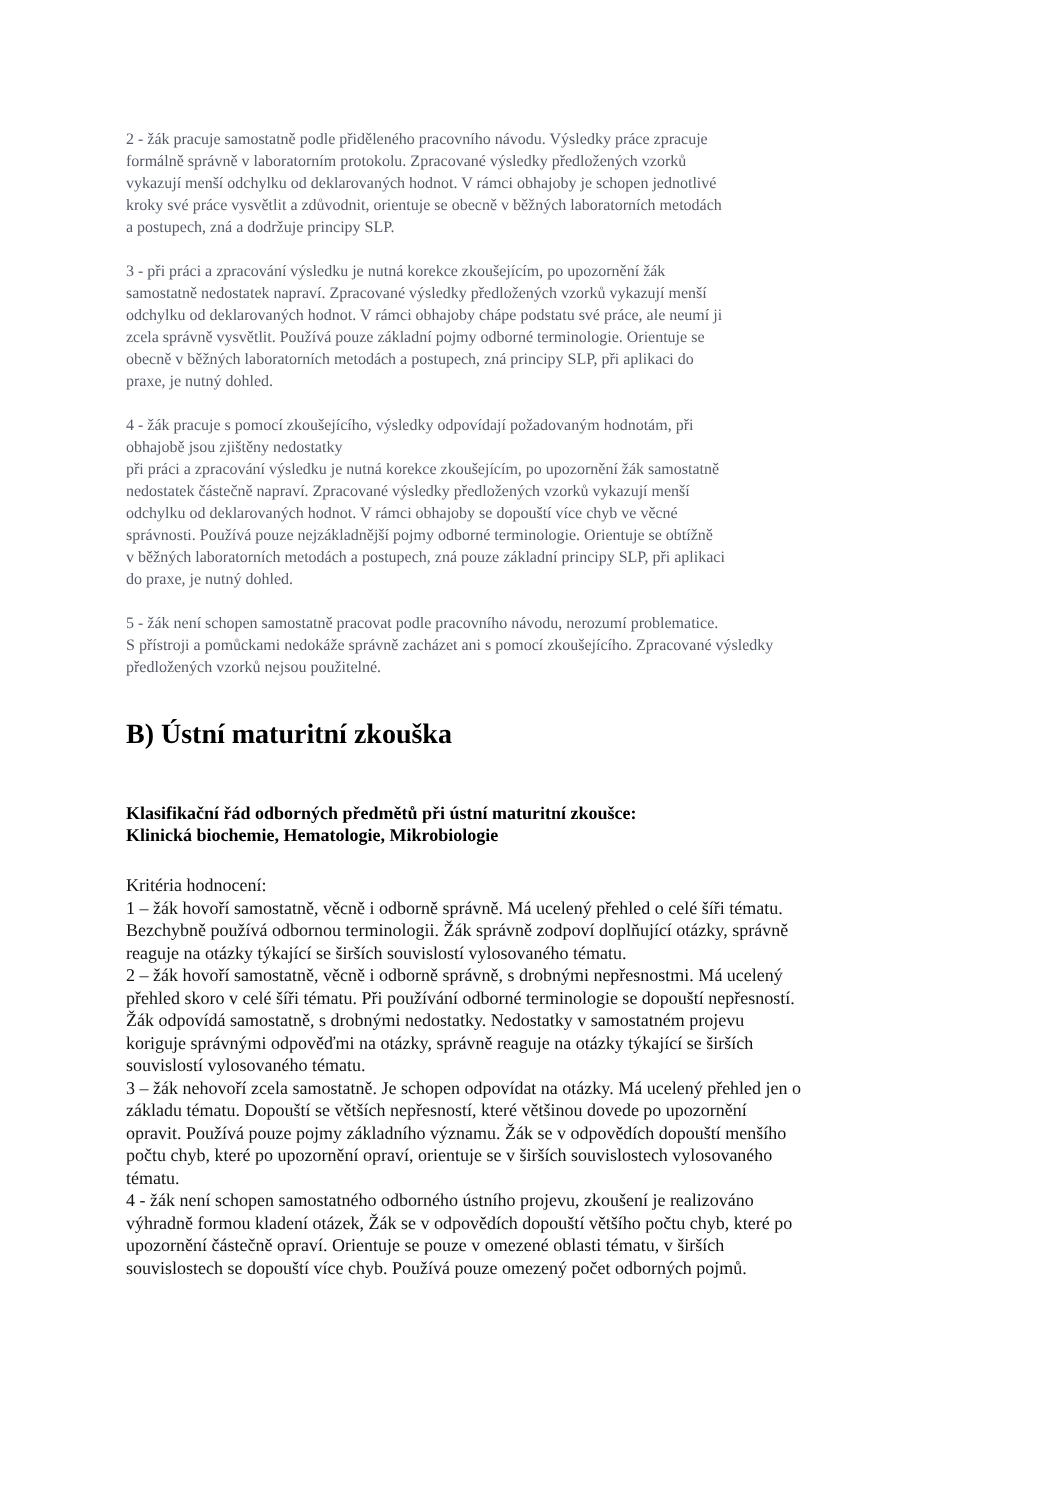2 - žák pracuje samostatně podle přiděleného pracovního návodu. Výsledky práce zpracuje
formálně správně v laboratorním protokolu. Zpracované výsledky předložených vzorků
vykazují menší odchylku od deklarovaných hodnot. V rámci obhajoby je schopen jednotlivé
kroky své práce vysvětlit a zdůvodnit, orientuje se obecně v běžných laboratorních metodách
a postupech, zná a dodržuje principy SLP.
3 - při práci a zpracování výsledku je nutná korekce zkoušejícím, po upozornění žák
samostatně nedostatek napraví. Zpracované výsledky předložených vzorků vykazují menší
odchylku od deklarovaných hodnot. V rámci obhajoby chápe podstatu své práce, ale neumí ji
zcela správně vysvětlit. Používá pouze základní pojmy odborné terminologie. Orientuje se
obecně v běžných laboratorních metodách a postupech, zná principy SLP, při aplikaci do
praxe, je nutný dohled.
4 - žák pracuje s pomocí zkoušejícího, výsledky odpovídají požadovaným hodnotám, při
obhajobě jsou zjištěny nedostatky
při práci a zpracování výsledku je nutná korekce zkoušejícím, po upozornění žák samostatně
nedostatek částečně napraví. Zpracované výsledky předložených vzorků vykazují menší
odchylku od deklarovaných hodnot. V rámci obhajoby se dopouští více chyb ve věcné
správnosti. Používá pouze nejzákladnější pojmy odborné terminologie. Orientuje se obtížně
v běžných laboratorních metodách a postupech, zná pouze základní principy SLP, při aplikaci
do praxe, je nutný dohled.
5 - žák není schopen samostatně pracovat podle pracovního návodu, nerozumí problematice.
S přístroji a pomůckami nedokáže správně zacházet ani s pomocí zkoušejícího. Zpracované výsledky
předložených vzorků nejsou použitelné.
B) Ústní maturitní zkouška
Klasifikační řád odborných předmětů při ústní maturitní zkoušce:
Klinická biochemie, Hematologie, Mikrobiologie
Kritéria hodnocení:
1 – žák hovoří samostatně, věcně i odborně správně. Má ucelený přehled o celé šíři tématu.
Bezchybně používá odbornou terminologii. Žák správně zodpoví doplňující otázky, správně
reaguje na otázky týkající se širších souvislostí vylosovaného tématu.
2 – žák hovoří samostatně, věcně i odborně správně, s drobnými nepřesnostmi. Má ucelený
přehled skoro v celé šíři tématu. Při používání odborné terminologie se dopouští nepřesností.
Žák odpovídá samostatně, s drobnými nedostatky. Nedostatky v samostatném projevu
koriguje správnými odpověďmi na otázky, správně reaguje na otázky týkající se širších
souvislostí vylosovaného tématu.
3 – žák nehovoří zcela samostatně. Je schopen odpovídat na otázky. Má ucelený přehled jen o
základu tématu. Dopouští se větších nepřesností, které většinou dovede po upozornění
opravit. Používá pouze pojmy základního významu. Žák se v odpovědích dopouští menšího
počtu chyb, které po upozornění opraví, orientuje se v širších souvislostech vylosovaného
tématu.
4 - žák není schopen samostatného odborného ústního projevu, zkoušení je realizováno
výhradně formou kladení otázek, Žák se v odpovědích dopouští většího počtu chyb, které po
upozornění částečně opraví. Orientuje se pouze v omezené oblasti tématu, v širších
souvislostech se dopouští více chyb. Používá pouze omezený počet odborných pojmů.